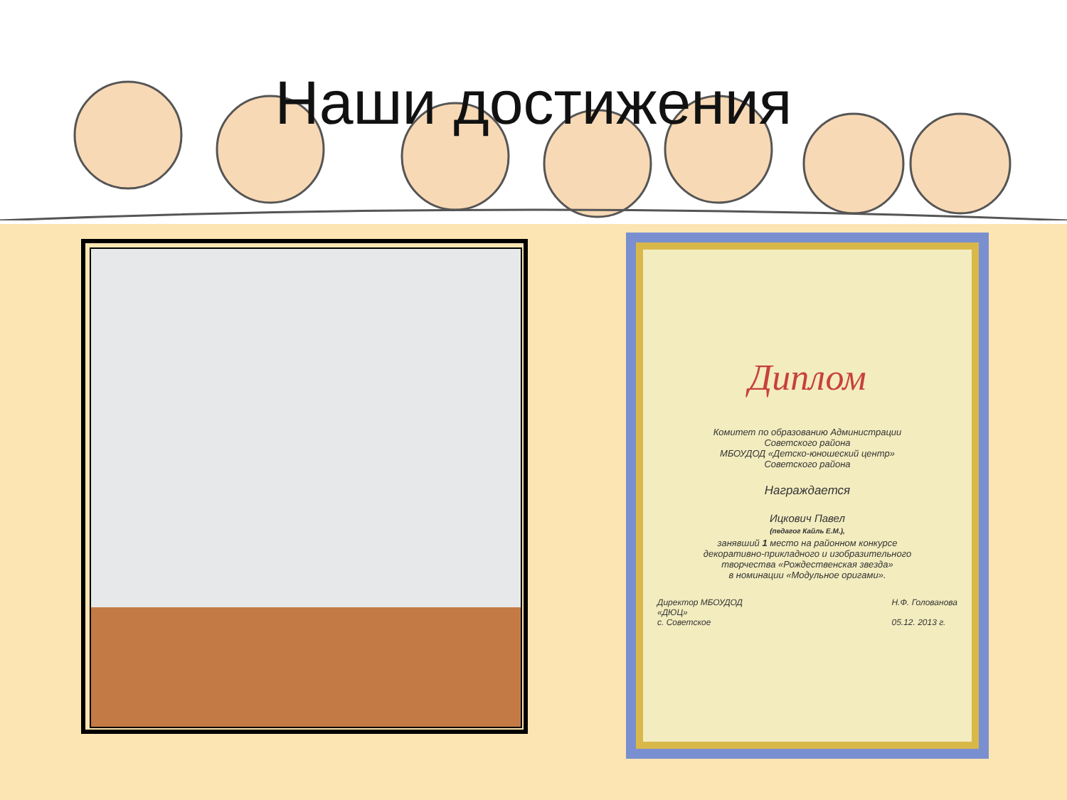Наши достижения
Диплом
Комитет по образованию Администрации
Советского района
МБОУДОД «Детско-юношеский центр»
Советского района
Награждается
Ицкович Павел
(педагог Кайль Е.М.),
занявший 1 место на районном конкурсе
декоративно-прикладного и изобразительного
творчества «Рождественская звезда»
в номинации «Модульное оригами».
Директор МБОУДОД
«ДЮЦ»
с. Советское Н.Ф. Голованова
05.12. 2013 г.